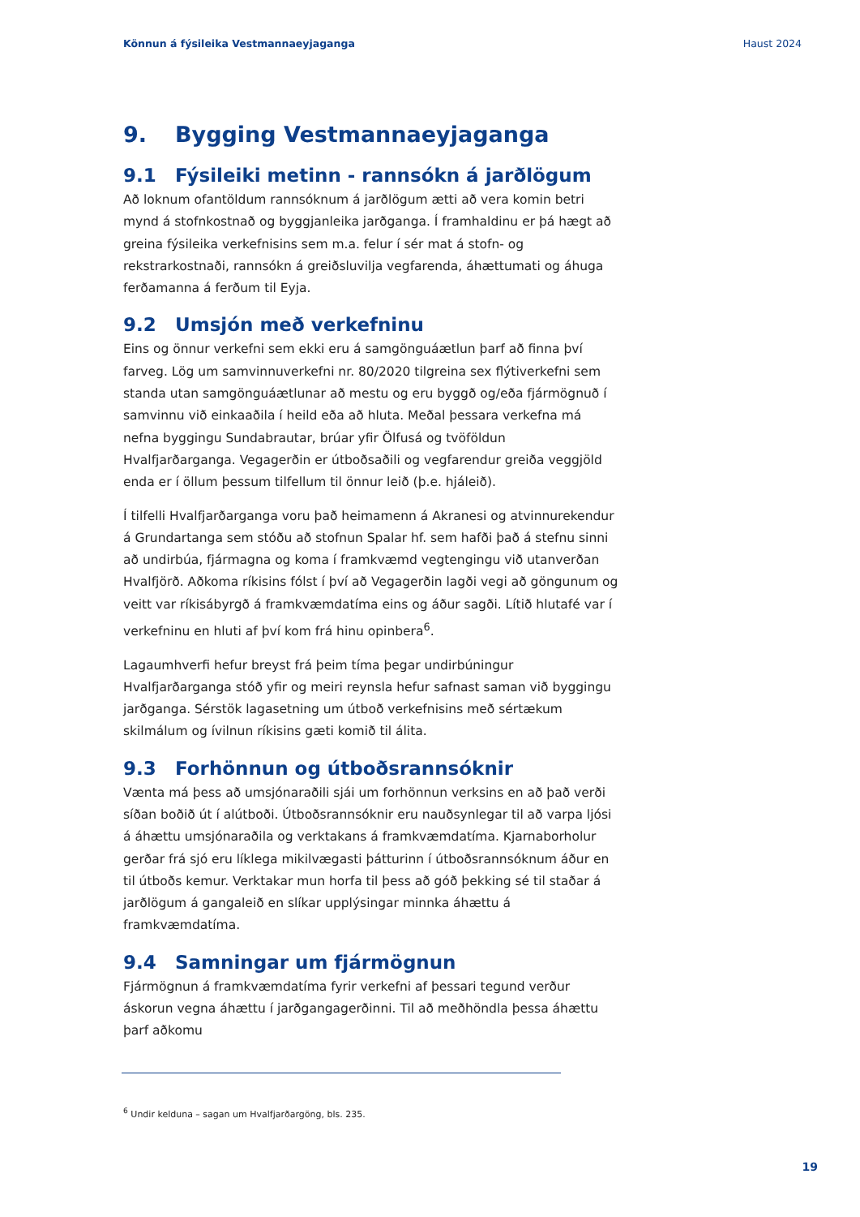Könnun á fýsileika Vestmannaeyjaganga Haust 2024
9. Bygging Vestmannaeyjaganga
9.1 Fýsileiki metinn - rannsókn á jarðlögum
Að loknum ofantöldum rannsóknum á jarðlögum ætti að vera komin betri mynd á stofnkostnað og byggjanleika jarðganga. Í framhaldinu er þá hægt að greina fýsileika verkefnisins sem m.a. felur í sér mat á stofn- og rekstrarkostnaði, rannsókn á greiðsluvilja vegfarenda, áhættumati og áhuga ferðamanna á ferðum til Eyja.
9.2 Umsjón með verkefninu
Eins og önnur verkefni sem ekki eru á samgönguáætlun þarf að finna því farveg. Lög um samvinnuverkefni nr. 80/2020 tilgreina sex flýtiverkefni sem standa utan samgönguáætlunar að mestu og eru byggð og/eða fjármögnuð í samvinnu við einkaaðila í heild eða að hluta. Meðal þessara verkefna má nefna byggingu Sundabrautar, brúar yfir Ölfusá og tvöföldun Hvalfjarðarganga. Vegagerðin er útboðsaðili og vegfarendur greiða veggjöld enda er í öllum þessum tilfellum til önnur leið (þ.e. hjáleið).
Í tilfelli Hvalfjarðarganga voru það heimamenn á Akranesi og atvinnurekendur á Grundartanga sem stóðu að stofnun Spalar hf. sem hafði það á stefnu sinni að undirbúa, fjármagna og koma í framkvæmd vegtengingu við utanverðan Hvalfjörð. Aðkoma ríkisins fólst í því að Vegagerðin lagði vegi að göngunum og veitt var ríkisábyrgð á framkvæmdatíma eins og áður sagði. Lítið hlutafé var í verkefninu en hluti af því kom frá hinu opinbera<sup>6</sup>.
Lagaumhverfi hefur breyst frá þeim tíma þegar undirbúningur Hvalfjarðarganga stóð yfir og meiri reynsla hefur safnast saman við byggingu jarðganga. Sérstök lagasetning um útboð verkefnisins með sértækum skilmálum og ívilnun ríkisins gæti komið til álita.
9.3 Forhönnun og útboðsrannsóknir
Vænta má þess að umsjónaraðili sjái um forhönnun verksins en að það verði síðan boðið út í alútboði. Útboðsrannsóknir eru nauðsynlegar til að varpa ljósi á áhættu umsjónaraðila og verktakans á framkvæmdatíma. Kjarnaborholur gerðar frá sjó eru líklega mikilvægasti þátturinn í útboðsrannsóknum áður en til útboðs kemur. Verktakar mun horfa til þess að góð þekking sé til staðar á jarðlögum á gangaleið en slíkar upplýsingar minnka áhættu á framkvæmdatíma.
9.4 Samningar um fjármögnun
Fjármögnun á framkvæmdatíma fyrir verkefni af þessari tegund verður áskorun vegna áhættu í jarðgangagerðinni. Til að meðhöndla þessa áhættu þarf aðkomu
<sup>6</sup> Undir kelduna – sagan um Hvalfjarðargöng, bls. 235.
19